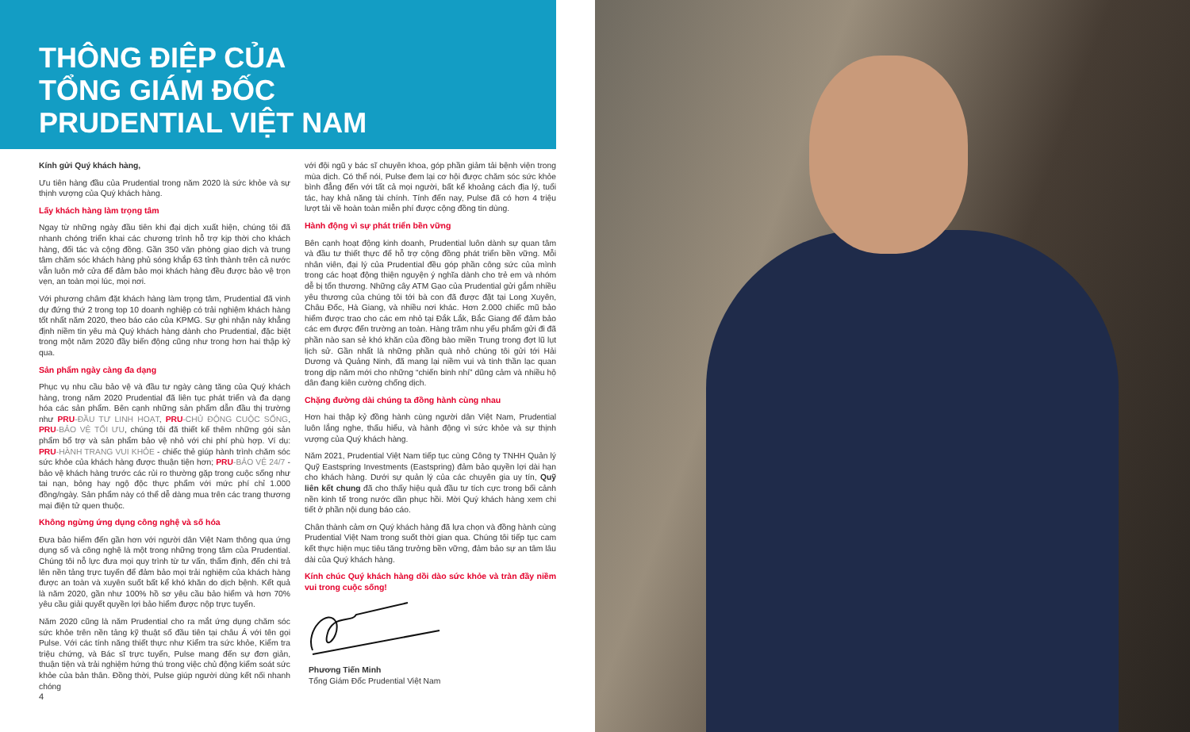THÔNG ĐIỆP CỦA
TỔNG GIÁM ĐỐC
PRUDENTIAL VIỆT NAM
Kính gửi Quý khách hàng,
Ưu tiên hàng đầu của Prudential trong năm 2020 là sức khỏe và sự thịnh vượng của Quý khách hàng.
Lấy khách hàng làm trọng tâm
Ngay từ những ngày đầu tiên khi đại dịch xuất hiện, chúng tôi đã nhanh chóng triển khai các chương trình hỗ trợ kịp thời cho khách hàng, đối tác và cộng đồng. Gần 350 văn phòng giao dịch và trung tâm chăm sóc khách hàng phủ sóng khắp 63 tỉnh thành trên cả nước vẫn luôn mở cửa để đảm bảo mọi khách hàng đều được bảo vệ trọn vẹn, an toàn mọi lúc, mọi nơi.
Với phương châm đặt khách hàng làm trọng tâm, Prudential đã vinh dự đứng thứ 2 trong top 10 doanh nghiệp có trải nghiệm khách hàng tốt nhất năm 2020, theo báo cáo của KPMG. Sự ghi nhận này khẳng định niềm tin yêu mà Quý khách hàng dành cho Prudential, đặc biệt trong một năm 2020 đầy biến động cũng như trong hơn hai thập kỷ qua.
Sản phẩm ngày càng đa dạng
Phục vụ nhu cầu bảo vệ và đầu tư ngày càng tăng của Quý khách hàng, trong năm 2020 Prudential đã liên tục phát triển và đa dạng hóa các sản phẩm. Bên cạnh những sản phẩm dẫn đầu thị trường như PRU-ĐẦU TƯ LINH HOẠT, PRU-CHỦ ĐỘNG CUỘC SỐNG, PRU-BẢO VỆ TỐI ƯU, chúng tôi đã thiết kế thêm những gói sản phẩm bổ trợ và sản phẩm bảo vệ nhỏ với chi phí phù hợp. Ví dụ: PRU-HÀNH TRANG VUI KHỎE - chiếc thẻ giúp hành trình chăm sóc sức khỏe của khách hàng được thuận tiện hơn; PRU-BẢO VỆ 24/7 - bảo vệ khách hàng trước các rủi ro thường gặp trong cuộc sống như tai nạn, bỏng hay ngộ độc thực phẩm với mức phí chỉ 1.000 đồng/ngày. Sản phẩm này có thể dễ dàng mua trên các trang thương mại điện tử quen thuộc.
Không ngừng ứng dụng công nghệ và số hóa
Đưa bảo hiểm đến gần hơn với người dân Việt Nam thông qua ứng dụng số và công nghệ là một trong những trọng tâm của Prudential. Chúng tôi nỗ lực đưa mọi quy trình từ tư vấn, thẩm định, đến chi trả lên nền tảng trực tuyến để đảm bảo mọi trải nghiệm của khách hàng được an toàn và xuyên suốt bất kể khó khăn do dịch bệnh. Kết quả là năm 2020, gần như 100% hồ sơ yêu cầu bảo hiểm và hơn 70% yêu cầu giải quyết quyền lợi bảo hiểm được nộp trực tuyến.
Năm 2020 cũng là năm Prudential cho ra mắt ứng dụng chăm sóc sức khỏe trên nền tảng kỹ thuật số đầu tiên tại châu Á với tên gọi Pulse. Với các tính năng thiết thực như Kiểm tra sức khỏe, Kiểm tra triệu chứng, và Bác sĩ trực tuyến, Pulse mang đến sự đơn giản, thuận tiện và trải nghiệm hứng thú trong việc chủ động kiểm soát sức khỏe của bản thân. Đồng thời, Pulse giúp người dùng kết nối nhanh chóng
với đội ngũ y bác sĩ chuyên khoa, góp phần giảm tải bệnh viện trong mùa dịch. Có thể nói, Pulse đem lại cơ hội được chăm sóc sức khỏe bình đẳng đến với tất cả mọi người, bất kể khoảng cách địa lý, tuổi tác, hay khả năng tài chính. Tính đến nay, Pulse đã có hơn 4 triệu lượt tải về hoàn toàn miễn phí được cộng đồng tin dùng.
Hành động vì sự phát triển bền vững
Bên cạnh hoạt động kinh doanh, Prudential luôn dành sự quan tâm và đầu tư thiết thực để hỗ trợ cộng đồng phát triển bền vững. Mỗi nhân viên, đại lý của Prudential đều góp phần công sức của mình trong các hoạt động thiện nguyện ý nghĩa dành cho trẻ em và nhóm dễ bị tổn thương. Những cây ATM Gạo của Prudential gửi gắm nhiều yêu thương của chúng tôi tới bà con đã được đặt tại Long Xuyên, Châu Đốc, Hà Giang, và nhiều nơi khác. Hơn 2.000 chiếc mũ bảo hiểm được trao cho các em nhỏ tại Đắk Lắk, Bắc Giang để đảm bảo các em được đến trường an toàn. Hàng trăm nhu yếu phẩm gửi đi đã phần nào san sẻ khó khăn của đồng bào miền Trung trong đợt lũ lụt lịch sử. Gần nhất là những phần quà nhỏ chúng tôi gửi tới Hải Dương và Quảng Ninh, đã mang lại niềm vui và tinh thần lạc quan trong dịp năm mới cho những “chiến binh nhí” dũng cảm và nhiều hộ dân đang kiên cường chống dịch.
Chặng đường dài chúng ta đồng hành cùng nhau
Hơn hai thập kỷ đồng hành cùng người dân Việt Nam, Prudential luôn lắng nghe, thấu hiểu, và hành động vì sức khỏe và sự thịnh vượng của Quý khách hàng.
Năm 2021, Prudential Việt Nam tiếp tục cùng Công ty TNHH Quản lý Quỹ Eastspring Investments (Eastspring) đảm bảo quyền lợi dài hạn cho khách hàng. Dưới sự quản lý của các chuyên gia uy tín, Quỹ liên kết chung đã cho thấy hiệu quả đầu tư tích cực trong bối cảnh nền kinh tế trong nước dần phục hồi. Mời Quý khách hàng xem chi tiết ở phần nội dung báo cáo.
Chân thành cảm ơn Quý khách hàng đã lựa chọn và đồng hành cùng Prudential Việt Nam trong suốt thời gian qua. Chúng tôi tiếp tục cam kết thực hiện mục tiêu tăng trưởng bền vững, đảm bảo sự an tâm lâu dài của Quý khách hàng.
Kính chúc Quý khách hàng dồi dào sức khỏe và tràn đầy niềm vui trong cuộc sống!
Phương Tiến Minh
Tổng Giám Đốc Prudential Việt Nam
4